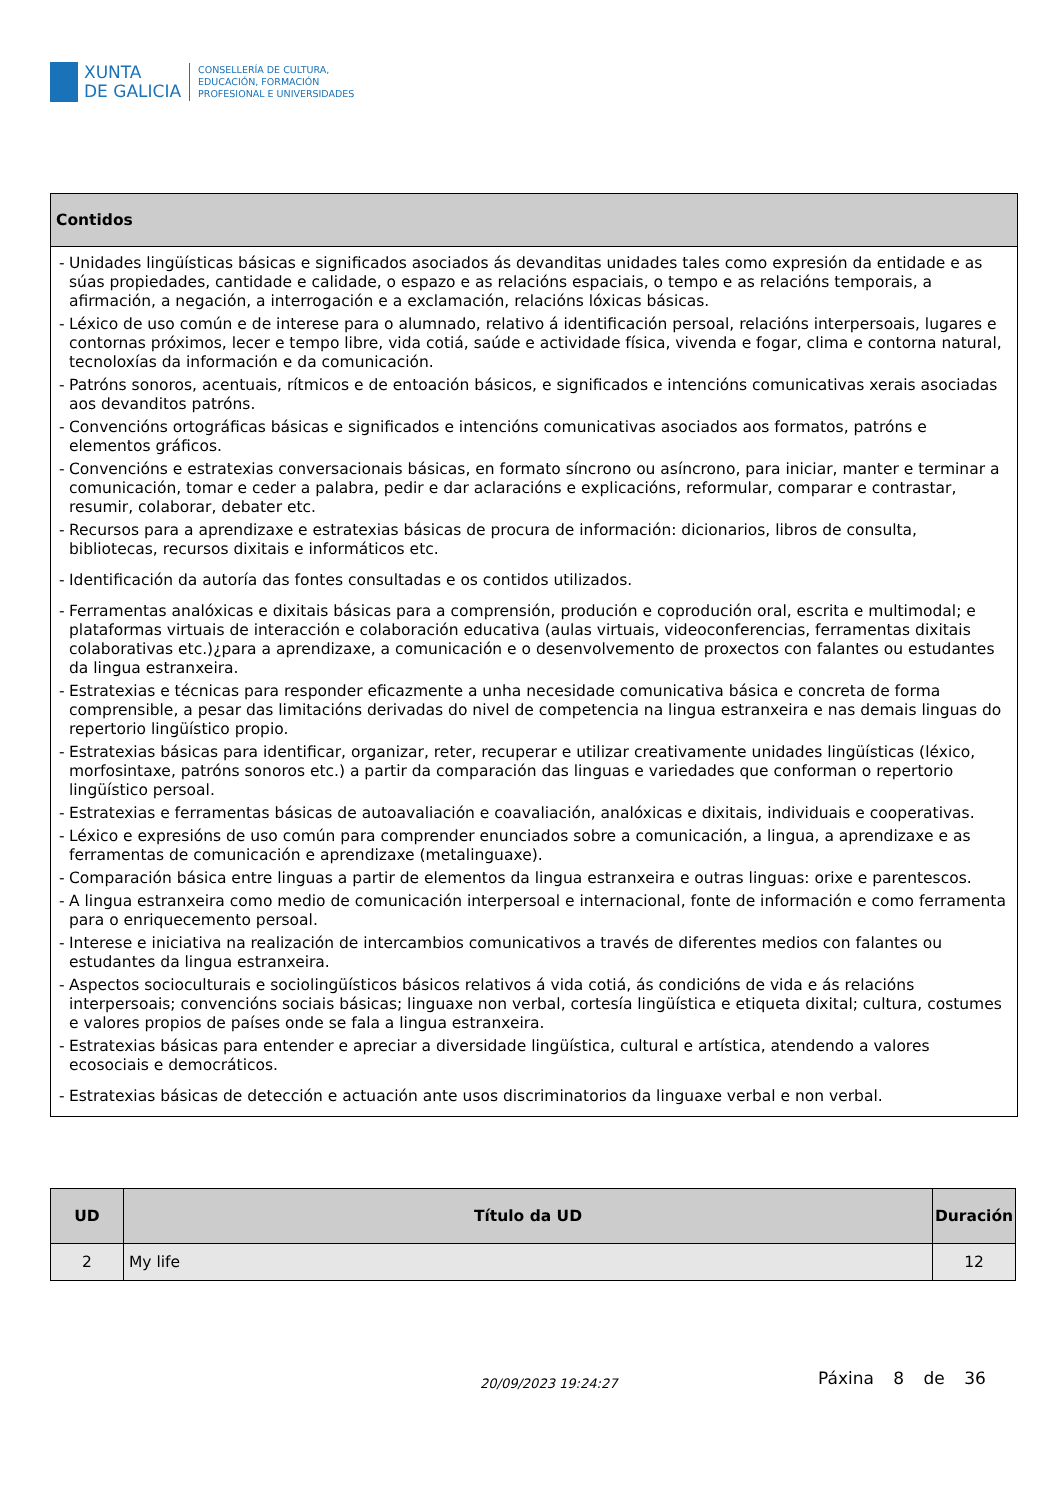XUNTA
DE GALICIA
CONSELLERÍA DE CULTURA,
EDUCACIÓN, FORMACIÓN
PROFESIONAL E UNIVERSIDADES
| Contidos |
| --- |
| - Unidades lingüísticas básicas e significados asociados ás devanditas unidades tales como expresión da entidade e as súas propiedades, cantidade e calidade, o espazo e as relacións espaciais, o tempo e as relacións temporais, a afirmación, a negación, a interrogación e a exclamación, relacións lóxicas básicas. - Léxico de uso común e de interese para o alumnado, relativo á identificación persoal, relacións interpersoais, lugares e contornas próximos, lecer e tempo libre, vida cotiá, saúde e actividade física, vivenda e fogar, clima e contorna natural, tecnoloxías da información e da comunicación. - Patróns sonoros, acentuais, rítmicos e de entoación básicos, e significados e intencións comunicativas xerais asociadas aos devanditos patróns. - Convencións ortográficas básicas e significados e intencións comunicativas asociados aos formatos, patróns e elementos gráficos. - Convencións e estratexias conversacionais básicas, en formato síncrono ou asíncrono, para iniciar, manter e terminar a comunicación, tomar e ceder a palabra, pedir e dar aclaracións e explicacións, reformular, comparar e contrastar, resumir, colaborar, debater etc. - Recursos para a aprendizaxe e estratexias básicas de procura de información: dicionarios, libros de consulta, bibliotecas, recursos dixitais e informáticos etc. - Identificación da autoría das fontes consultadas e os contidos utilizados. - Ferramentas analóxicas e dixitais básicas para a comprensión, produción e coprodución oral, escrita e multimodal; e plataformas virtuais de interacción e colaboración educativa (aulas virtuais, videoconferencias, ferramentas dixitais colaborativas etc.)¿para a aprendizaxe, a comunicación e o desenvolvemento de proxectos con falantes ou estudantes da lingua estranxeira. - Estratexias e técnicas para responder eficazmente a unha necesidade comunicativa básica e concreta de forma comprensible, a pesar das limitacións derivadas do nivel de competencia na lingua estranxeira e nas demais linguas do repertorio lingüístico propio. - Estratexias básicas para identificar, organizar, reter, recuperar e utilizar creativamente unidades lingüísticas (léxico, morfosintaxe, patróns sonoros etc.) a partir da comparación das linguas e variedades que conforman o repertorio lingüístico persoal. - Estratexias e ferramentas básicas de autoavaliación e coavaliación, analóxicas e dixitais, individuais e cooperativas. - Léxico e expresións de uso común para comprender enunciados sobre a comunicación, a lingua, a aprendizaxe e as ferramentas de comunicación e aprendizaxe (metalinguaxe). - Comparación básica entre linguas a partir de elementos da lingua estranxeira e outras linguas: orixe e parentescos. - A lingua estranxeira como medio de comunicación interpersoal e internacional, fonte de información e como ferramenta para o enriquecemento persoal. - Interese e iniciativa na realización de intercambios comunicativos a través de diferentes medios con falantes ou estudantes da lingua estranxeira. - Aspectos socioculturais e sociolingüísticos básicos relativos á vida cotiá, ás condicións de vida e ás relacións interpersoais; convencións sociais básicas; linguaxe non verbal, cortesía lingüística e etiqueta dixital; cultura, costumes e valores propios de países onde se fala a lingua estranxeira. - Estratexias básicas para entender e apreciar a diversidade lingüística, cultural e artística, atendendo a valores ecosociais e democráticos. - Estratexias básicas de detección e actuación ante usos discriminatorios da linguaxe verbal e non verbal. |
| UD | Título da UD | Duración |
| --- | --- | --- |
| 2 | My life | 12 |
20/09/2023 19:24:27 Páxina 8 de 36